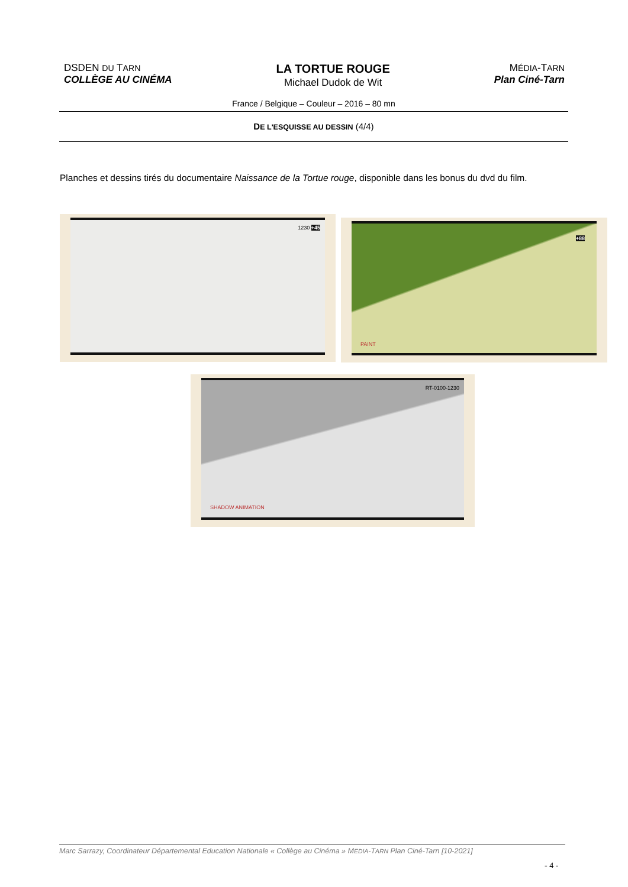DSDEN DU TARN
COLLÈGE AU CINÉMA
LA TORTUE ROUGE
Michael Dudok de Wit
MÉDIA-TARN
Plan Ciné-Tarn
France / Belgique – Couleur – 2016 – 80 mn
DE L'ESQUISSE AU DESSIN (4/4)
Planches et dessins tirés du documentaire Naissance de la Tortue rouge, disponible dans les bonus du dvd du film.
1230 +45 +88
PAINT
RT-0100-1230
SHADOW ANIMATION
Marc Sarrazy, Coordinateur Départemental Education Nationale « Collège au Cinéma » MEDIA-TARN Plan Ciné-Tarn [10-2021]
- 4 -